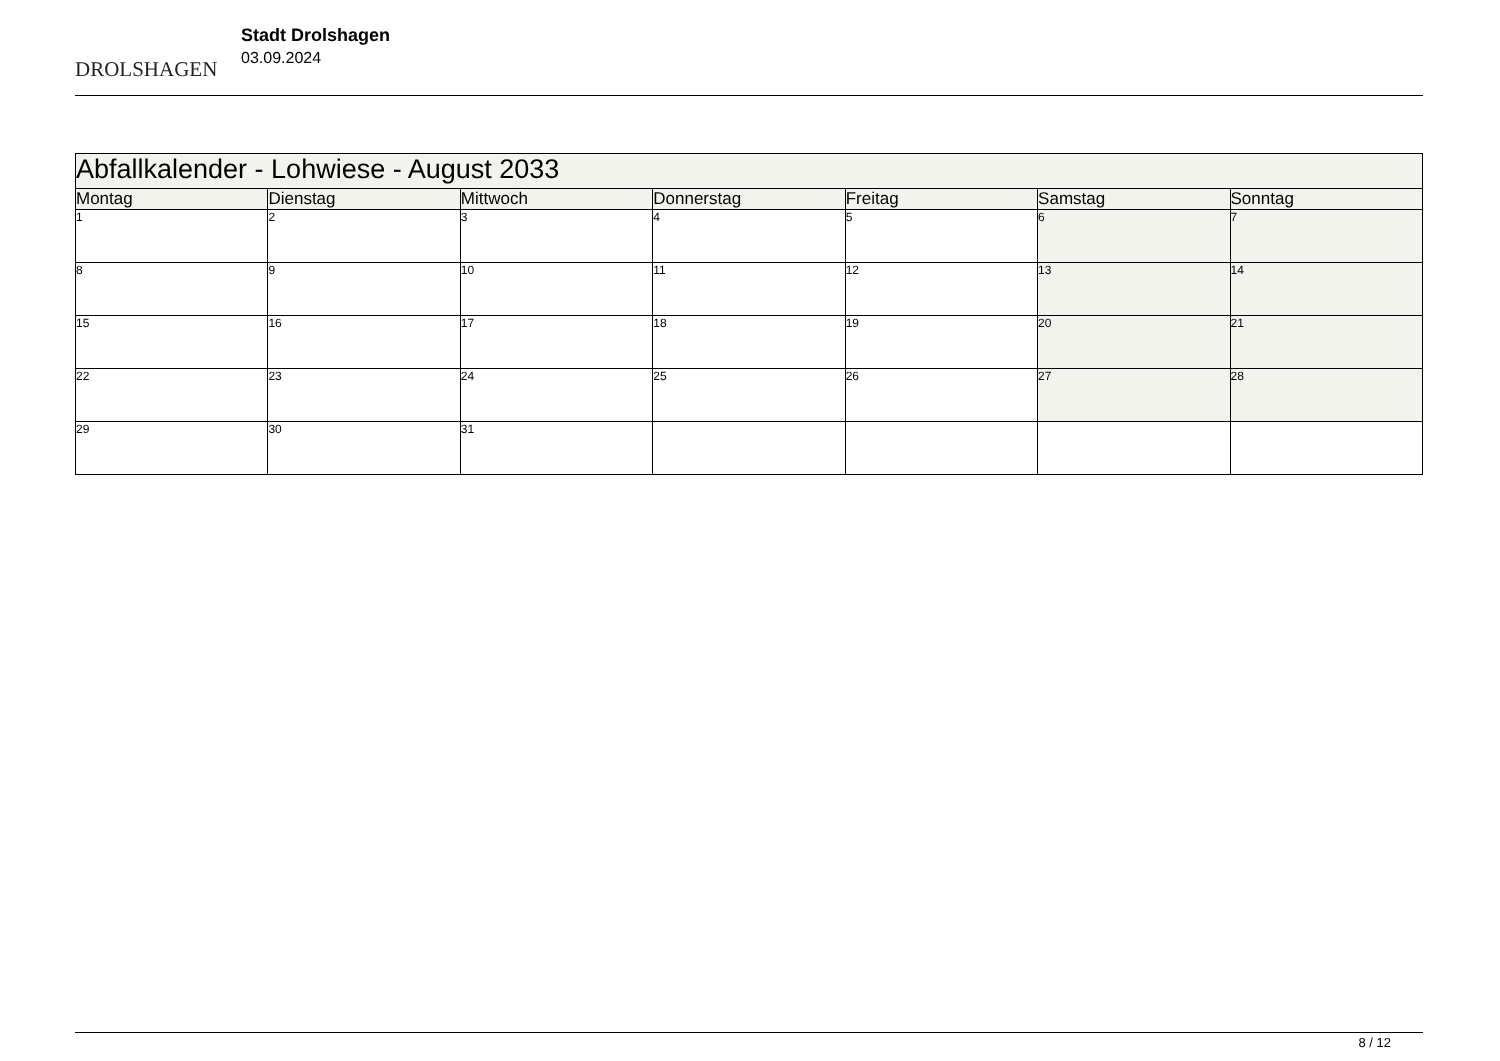DROLSHAGEN
Stadt Drolshagen
03.09.2024
| Abfallkalender - Lohwiese - August 2033 | | | | | | |
| --- | --- | --- | --- | --- | --- | --- |
| Montag | Dienstag | Mittwoch | Donnerstag | Freitag | Samstag | Sonntag |
| 1 | 2 | 3 | 4 | 5 | 6 | 7 |
| 8 | 9 | 10 | 11 | 12 | 13 | 14 |
| 15 | 16 | 17 | 18 | 19 | 20 | 21 |
| 22 | 23 | 24 | 25 | 26 | 27 | 28 |
| 29 | 30 | 31 | | | | |
8 / 12